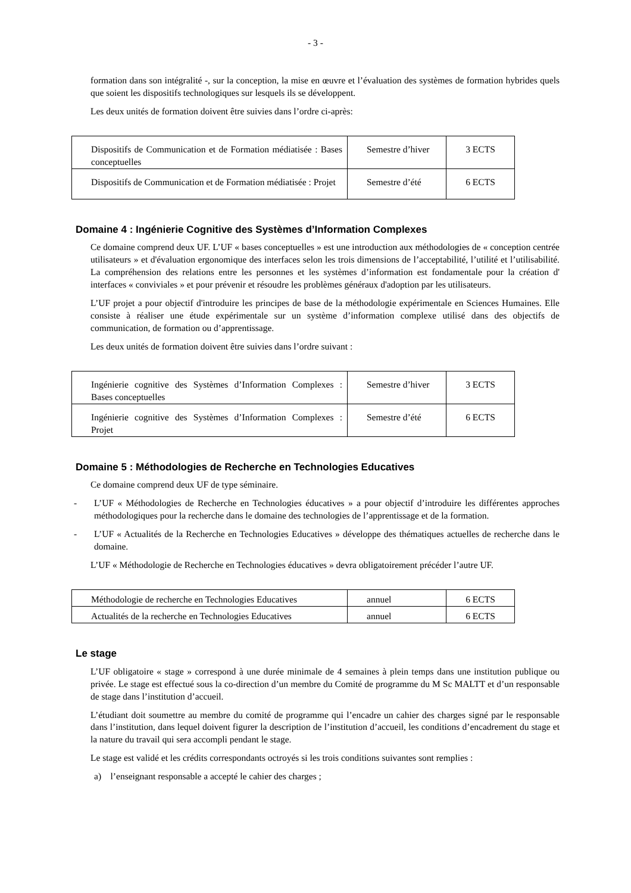- 3 -
formation dans son intégralité -, sur la conception, la mise en œuvre et l’évaluation des systèmes de formation hybrides quels que soient les dispositifs technologiques sur lesquels ils se développent.
Les deux unités de formation doivent être suivies dans l’ordre ci-après:
| Dispositifs de Communication et de Formation médiatisée : Bases conceptuelles | Semestre d’hiver | 3 ECTS |
| Dispositifs de Communication et de Formation médiatisée : Projet | Semestre d’été | 6 ECTS |
Domaine 4 : Ingénierie Cognitive des Systèmes d’Information Complexes
Ce domaine comprend deux UF. L’UF « bases conceptuelles » est une introduction aux méthodologies de « conception centrée utilisateurs » et d'évaluation ergonomique des interfaces selon les trois dimensions de l’acceptabilité, l’utilité et l’utilisabilité. La compréhension des relations entre les personnes et les systèmes d’information est fondamentale pour la création d' interfaces « conviviales » et pour prévenir et résoudre les problèmes généraux d'adoption par les utilisateurs.
L’UF projet a pour objectif d'introduire les principes de base de la méthodologie expérimentale en Sciences Humaines. Elle consiste à réaliser une étude expérimentale sur un système d’information complexe utilisé dans des objectifs de communication, de formation ou d’apprentissage.
Les deux unités de formation doivent être suivies dans l’ordre suivant :
| Ingénierie cognitive des Systèmes d’Information Complexes : Bases conceptuelles | Semestre d’hiver | 3 ECTS |
| Ingénierie cognitive des Systèmes d’Information Complexes : Projet | Semestre d’été | 6 ECTS |
Domaine 5 : Méthodologies de Recherche en Technologies Educatives
Ce domaine comprend deux UF de type séminaire.
- L’UF « Méthodologies de Recherche en Technologies éducatives » a pour objectif d’introduire les différentes approches méthodologiques pour la recherche dans le domaine des technologies de l’apprentissage et de la formation.
- L’UF « Actualités de la Recherche en Technologies Educatives » développe des thématiques actuelles de recherche dans le domaine.
L’UF « Méthodologie de Recherche en Technologies éducatives » devra obligatoirement précéder l’autre UF.
| Méthodologie de recherche en Technologies Educatives | annuel | 6 ECTS |
| Actualités de la recherche en Technologies Educatives | annuel | 6 ECTS |
Le stage
L’UF obligatoire « stage » correspond à une durée minimale de 4 semaines à plein temps dans une institution publique ou privée. Le stage est effectué sous la co-direction d’un membre du Comité de programme du M Sc MALTT et d’un responsable de stage dans l’institution d’accueil.
L’étudiant doit soumettre au membre du comité de programme qui l’encadre un cahier des charges signé par le responsable dans l’institution, dans lequel doivent figurer la description de l’institution d’accueil, les conditions d’encadrement du stage et la nature du travail qui sera accompli pendant le stage.
Le stage est validé et les crédits correspondants octroyés si les trois conditions suivantes sont remplies :
a) l’enseignant responsable a accepté le cahier des charges ;